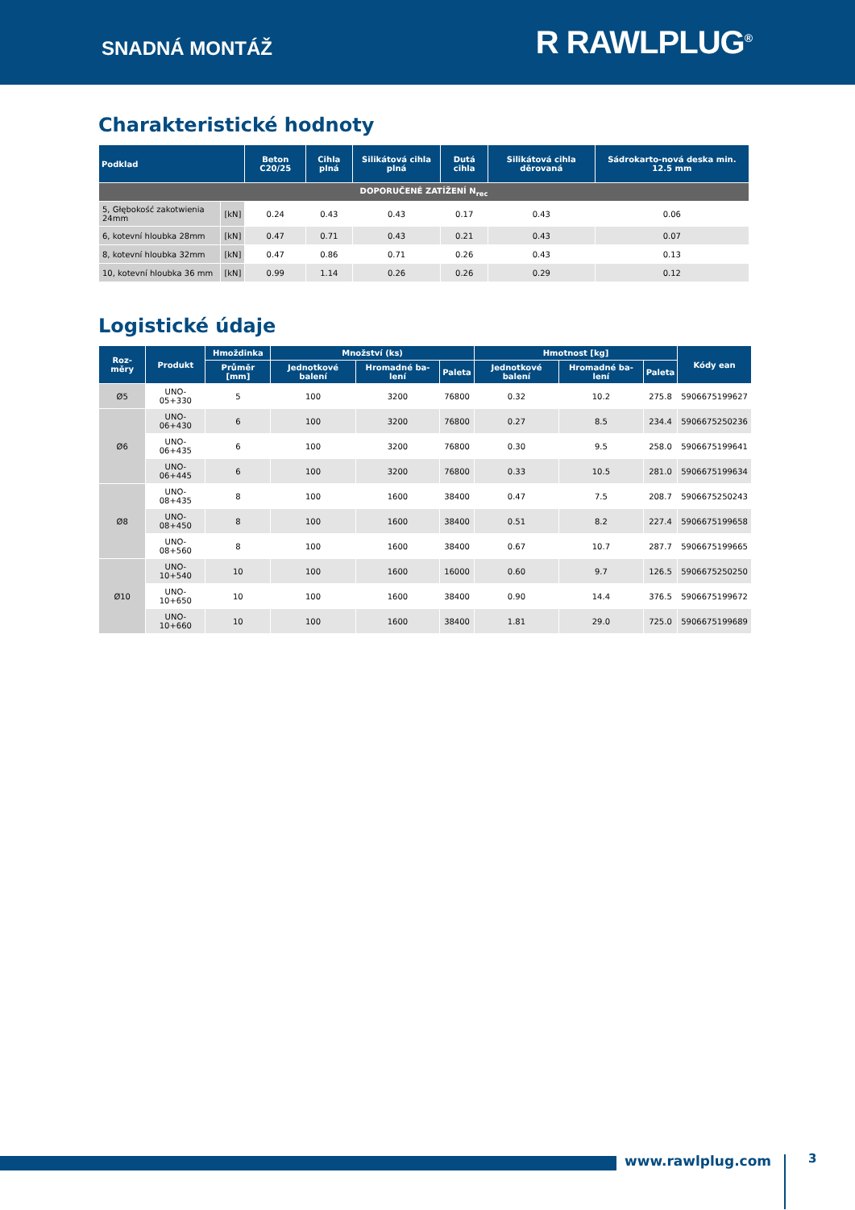SNADNÁ MONTÁŽ
R RAWLPLUG<sup>®</sup>
Charakteristické hodnoty
| Podklad | | Beton C20/25 | Cihla plná | Silikátová cihla plná | Dutá cihla | Silikátová cihla děrovaná | Sádrokarto-nová deska min. 12.5 mm |
| --- | --- | --- | --- | --- | --- | --- | --- |
| DOPORUČENÉ ZATÍŽENÍ N<sub>rec</sub> | | | | | | | |
| 5, Głębokość zakotwienia 24mm | [kN] | 0.24 | 0.43 | 0.43 | 0.17 | 0.43 | 0.06 |
| 6, kotevní hloubka 28mm | [kN] | 0.47 | 0.71 | 0.43 | 0.21 | 0.43 | 0.07 |
| 8, kotevní hloubka 32mm | [kN] | 0.47 | 0.86 | 0.71 | 0.26 | 0.43 | 0.13 |
| 10, kotevní hloubka 36 mm | [kN] | 0.99 | 1.14 | 0.26 | 0.26 | 0.29 | 0.12 |
Logistické údaje
| Roz-měry | Produkt | Hmoždinka | Množství (ks) | | | Hmotnost [kg] | | | Kódy ean |
| --- | --- | --- | --- | --- | --- | --- | --- | --- | --- |
| | | Průměr [mm] | Jednotkové balení | Hromadné ba-lení | Paleta | Jednotkové balení | Hromadné ba-lení | Paleta | |
| Ø5 | UNO-05+330 | 5 | 100 | 3200 | 76800 | 0.32 | 10.2 | 275.8 | 5906675199627 |
| Ø6 | UNO-06+430 | 6 | 100 | 3200 | 76800 | 0.27 | 8.5 | 234.4 | 5906675250236 |
| | UNO-06+435 | 6 | 100 | 3200 | 76800 | 0.30 | 9.5 | 258.0 | 5906675199641 |
| | UNO-06+445 | 6 | 100 | 3200 | 76800 | 0.33 | 10.5 | 281.0 | 5906675199634 |
| Ø8 | UNO-08+435 | 8 | 100 | 1600 | 38400 | 0.47 | 7.5 | 208.7 | 5906675250243 |
| | UNO-08+450 | 8 | 100 | 1600 | 38400 | 0.51 | 8.2 | 227.4 | 5906675199658 |
| | UNO-08+560 | 8 | 100 | 1600 | 38400 | 0.67 | 10.7 | 287.7 | 5906675199665 |
| Ø10 | UNO-10+540 | 10 | 100 | 1600 | 16000 | 0.60 | 9.7 | 126.5 | 5906675250250 |
| | UNO-10+650 | 10 | 100 | 1600 | 38400 | 0.90 | 14.4 | 376.5 | 5906675199672 |
| | UNO-10+660 | 10 | 100 | 1600 | 38400 | 1.81 | 29.0 | 725.0 | 5906675199689 |
www.rawlplug.com 3